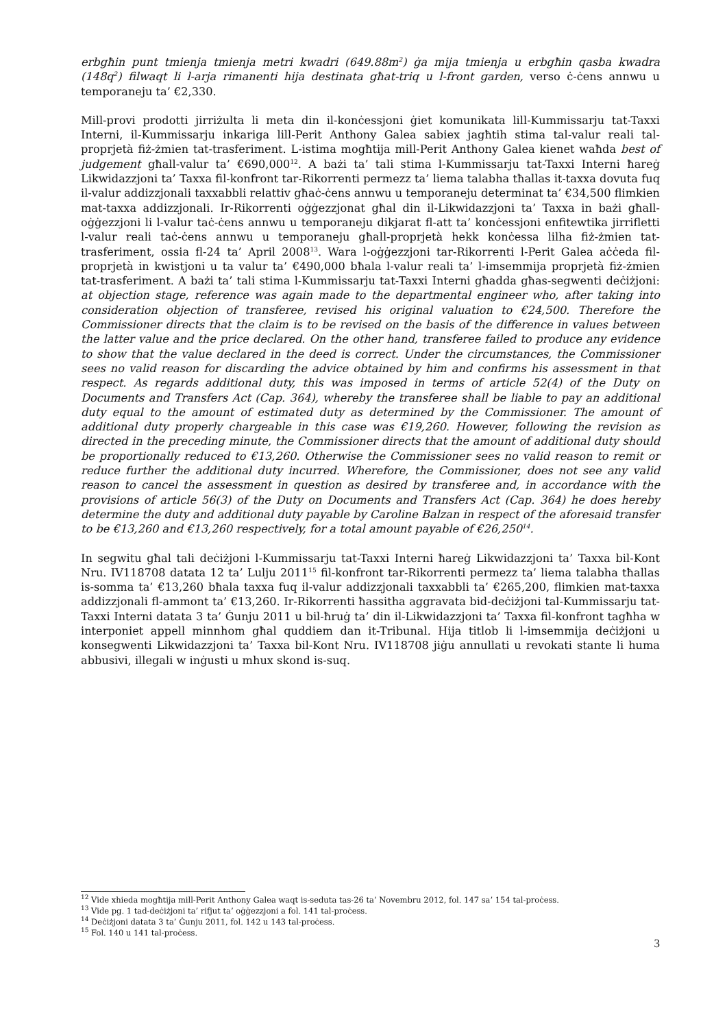erbgħin punt tmienja tmienja metri kwadri (649.88m<sup>2</sup>) ġa mija tmienja u erbgħin qasba kwadra (148q<sup>2</sup>) filwaqt li l-arja rimanenti hija destinata għat-triq u l-front garden, verso ċ-ċens annwu u temporaneju ta’ €2,330.
Mill-provi prodotti jirriżulta li meta din il-konċessjoni ġiet komunikata lill-Kummissarju tat-Taxxi Interni, il-Kummissarju inkariga lill-Perit Anthony Galea sabiex jagħtih stima tal-valur reali tal-proprjetà fiż-żmien tat-trasferiment. L-istima mogħtija mill-Perit Anthony Galea kienet waħda best of judgement għall-valur ta’ €690,000<sup>12</sup>. A bażi ta’ tali stima l-Kummissarju tat-Taxxi Interni ħareġ Likwidazzjoni ta’ Taxxa fil-konfront tar-Rikorrenti permezz ta’ liema talabha tħallas it-taxxa dovuta fuq il-valur addizzjonali taxxabbli relattiv għaċ-ċens annwu u temporaneju determinat ta’ €34,500 flimkien mat-taxxa addizzjonali. Ir-Rikorrenti oġġezzjonat għal din il-Likwidazzjoni ta’ Taxxa in bażi għall-oġġezzjoni li l-valur taċ-ċens annwu u temporaneju dikjarat fl-att ta’ konċessjoni enfitewtika jirrifletti l-valur reali taċ-ċens annwu u temporaneju għall-proprjetà hekk konċessa lilha fiż-żmien tat-trasferiment, ossia fl-24 ta’ April 2008<sup>13</sup>. Wara l-oġġezzjoni tar-Rikorrenti l-Perit Galea aċċeda fil-proprjetà in kwistjoni u ta valur ta’ €490,000 bħala l-valur reali ta’ l-imsemmija proprjetà fiż-żmien tat-trasferiment. A bażi ta’ tali stima l-Kummissarju tat-Taxxi Interni għadda għas-segwenti deċiżjoni: at objection stage, reference was again made to the departmental engineer who, after taking into consideration objection of transferee, revised his original valuation to €24,500. Therefore the Commissioner directs that the claim is to be revised on the basis of the difference in values between the latter value and the price declared. On the other hand, transferee failed to produce any evidence to show that the value declared in the deed is correct. Under the circumstances, the Commissioner sees no valid reason for discarding the advice obtained by him and confirms his assessment in that respect. As regards additional duty, this was imposed in terms of article 52(4) of the Duty on Documents and Transfers Act (Cap. 364), whereby the transferee shall be liable to pay an additional duty equal to the amount of estimated duty as determined by the Commissioner. The amount of additional duty properly chargeable in this case was €19,260. However, following the revision as directed in the preceding minute, the Commissioner directs that the amount of additional duty should be proportionally reduced to €13,260. Otherwise the Commissioner sees no valid reason to remit or reduce further the additional duty incurred. Wherefore, the Commissioner, does not see any valid reason to cancel the assessment in question as desired by transferee and, in accordance with the provisions of article 56(3) of the Duty on Documents and Transfers Act (Cap. 364) he does hereby determine the duty and additional duty payable by Caroline Balzan in respect of the aforesaid transfer to be €13,260 and €13,260 respectively, for a total amount payable of €26,250<sup>14</sup>.
In segwitu għal tali deċiżjoni l-Kummissarju tat-Taxxi Interni ħareġ Likwidazzjoni ta’ Taxxa bil-Kont Nru. IV118708 datata 12 ta’ Lulju 2011<sup>15</sup> fil-konfront tar-Rikorrenti permezz ta’ liema talabha tħallas is-somma ta’ €13,260 bħala taxxa fuq il-valur addizzjonali taxxabbli ta’ €265,200, flimkien mat-taxxa addizzjonali fl-ammont ta’ €13,260. Ir-Rikorrenti ħassitha aggravata bid-deċiżjoni tal-Kummissarju tat-Taxxi Interni datata 3 ta’ Ġunju 2011 u bil-ħruġ ta’ din il-Likwidazzjoni ta’ Taxxa fil-konfront tagħha w interponiet appell minnhom għal quddiem dan it-Tribunal. Hija titlob li l-imsemmija deċiżjoni u konsegwenti Likwidazzjoni ta’ Taxxa bil-Kont Nru. IV118708 jiġu annullati u revokati stante li huma abbusivi, illegali w inġusti u mhux skond is-suq.
<sup>12</sup> Vide xhieda mogħtija mill-Perit Anthony Galea waqt is-seduta tas-26 ta’ Novembru 2012, fol. 147 sa’ 154 tal-proċess.
<sup>13</sup> Vide pg. 1 tad-deċiżjoni ta’ rifjut ta’ oġġezzjoni a fol. 141 tal-proċess.
<sup>14</sup> Deċiżjoni datata 3 ta’ Ġunju 2011, fol. 142 u 143 tal-proċess.
<sup>15</sup> Fol. 140 u 141 tal-proċess.
3